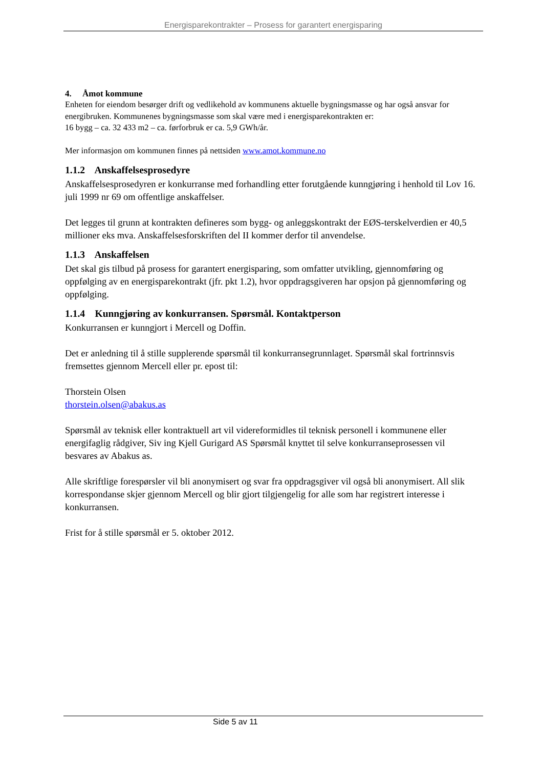Energisparekontrakter – Prosess for garantert energisparing
4. Åmot kommune
Enheten for eiendom besørger drift og vedlikehold av kommunens aktuelle bygningsmasse og har også ansvar for energibruken. Kommunenes bygningsmasse som skal være med i energisparekontrakten er:
16 bygg – ca. 32 433 m2 – ca. førforbruk er ca. 5,9 GWh/år.
Mer informasjon om kommunen finnes på nettsiden www.amot.kommune.no
1.1.2 Anskaffelsesprosedyre
Anskaffelsesprosedyren er konkurranse med forhandling etter forutgående kunngjøring i henhold til Lov 16. juli 1999 nr 69 om offentlige anskaffelser.
Det legges til grunn at kontrakten defineres som bygg- og anleggskontrakt der EØS-terskelverdien er 40,5 millioner eks mva. Anskaffelsesforskriften del II kommer derfor til anvendelse.
1.1.3 Anskaffelsen
Det skal gis tilbud på prosess for garantert energisparing, som omfatter utvikling, gjennomføring og oppfølging av en energisparekontrakt (jfr. pkt 1.2), hvor oppdragsgiveren har opsjon på gjennomføring og oppfølging.
1.1.4 Kunngjøring av konkurransen. Spørsmål. Kontaktperson
Konkurransen er kunngjort i Mercell og Doffin.
Det er anledning til å stille supplerende spørsmål til konkurransegrunnlaget. Spørsmål skal fortrinnsvis fremsettes gjennom Mercell eller pr. epost til:
Thorstein Olsen
thorstein.olsen@abakus.as
Spørsmål av teknisk eller kontraktuell art vil videreformidles til teknisk personell i kommunene eller energifaglig rådgiver, Siv ing Kjell Gurigard AS Spørsmål knyttet til selve konkurranseprosessen vil besvares av Abakus as.
Alle skriftlige forespørsler vil bli anonymisert og svar fra oppdragsgiver vil også bli anonymisert. All slik korrespondanse skjer gjennom Mercell og blir gjort tilgjengelig for alle som har registrert interesse i konkurransen.
Frist for å stille spørsmål er 5. oktober 2012.
Side 5 av 11